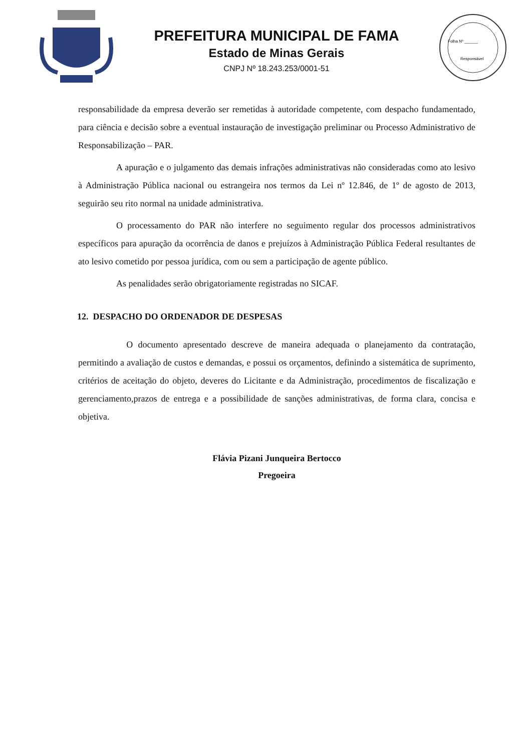PREFEITURA MUNICIPAL DE FAMA
Estado de Minas Gerais
CNPJ Nº 18.243.253/0001-51
Folha Nº ______
Responsável
responsabilidade da empresa deverão ser remetidas à autoridade competente, com despacho fundamentado, para ciência e decisão sobre a eventual instauração de investigação preliminar ou Processo Administrativo de Responsabilização – PAR.
A apuração e o julgamento das demais infrações administrativas não consideradas como ato lesivo à Administração Pública nacional ou estrangeira nos termos da Lei nº 12.846, de 1º de agosto de 2013, seguirão seu rito normal na unidade administrativa.
O processamento do PAR não interfere no seguimento regular dos processos administrativos específicos para apuração da ocorrência de danos e prejuízos à Administração Pública Federal resultantes de ato lesivo cometido por pessoa jurídica, com ou sem a participação de agente público.
As penalidades serão obrigatoriamente registradas no SICAF.
12. DESPACHO DO ORDENADOR DE DESPESAS
O documento apresentado descreve de maneira adequada o planejamento da contratação, permitindo a avaliação de custos e demandas, e possui os orçamentos, definindo a sistemática de suprimento, critérios de aceitação do objeto, deveres do Licitante e da Administração, procedimentos de fiscalização e gerenciamento,prazos de entrega e a possibilidade de sanções administrativas, de forma clara, concisa e objetiva.
Flávia Pizani Junqueira Bertocco
Pregoeira